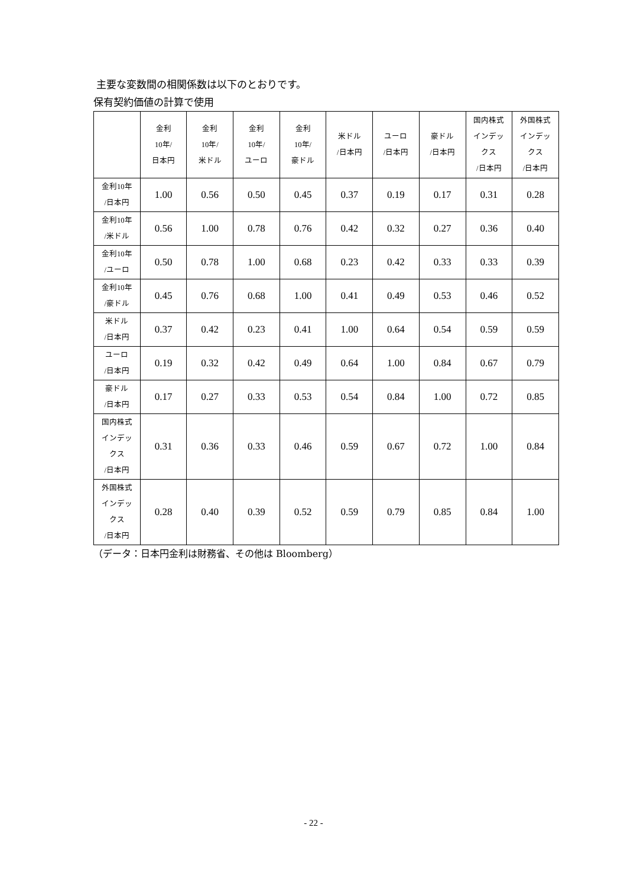主要な変数間の相関係数は以下のとおりです。
保有契約価値の計算で使用
| | 金利 10年/ 日本円 | 金利 10年/ 米ドル | 金利 10年/ ユーロ | 金利 10年/ 豪ドル | 米ドル /日本円 | ユーロ /日本円 | 豪ドル /日本円 | 国内株式 インデッ クス /日本円 | 外国株式 インデッ クス /日本円 |
| --- | --- | --- | --- | --- | --- | --- | --- | --- | --- |
| 金利10年 /日本円 | 1.00 | 0.56 | 0.50 | 0.45 | 0.37 | 0.19 | 0.17 | 0.31 | 0.28 |
| 金利10年 /米ドル | 0.56 | 1.00 | 0.78 | 0.76 | 0.42 | 0.32 | 0.27 | 0.36 | 0.40 |
| 金利10年 /ユーロ | 0.50 | 0.78 | 1.00 | 0.68 | 0.23 | 0.42 | 0.33 | 0.33 | 0.39 |
| 金利10年 /豪ドル | 0.45 | 0.76 | 0.68 | 1.00 | 0.41 | 0.49 | 0.53 | 0.46 | 0.52 |
| 米ドル /日本円 | 0.37 | 0.42 | 0.23 | 0.41 | 1.00 | 0.64 | 0.54 | 0.59 | 0.59 |
| ユーロ /日本円 | 0.19 | 0.32 | 0.42 | 0.49 | 0.64 | 1.00 | 0.84 | 0.67 | 0.79 |
| 豪ドル /日本円 | 0.17 | 0.27 | 0.33 | 0.53 | 0.54 | 0.84 | 1.00 | 0.72 | 0.85 |
| 国内株式 インデッ クス /日本円 | 0.31 | 0.36 | 0.33 | 0.46 | 0.59 | 0.67 | 0.72 | 1.00 | 0.84 |
| 外国株式 インデッ クス /日本円 | 0.28 | 0.40 | 0.39 | 0.52 | 0.59 | 0.79 | 0.85 | 0.84 | 1.00 |
（データ：日本円金利は財務省、その他は Bloomberg）
- 22 -